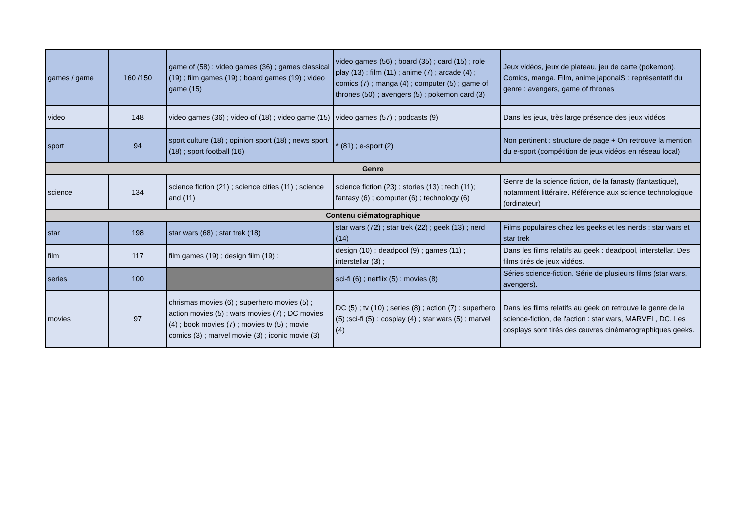| games / game | 160 /150 | game of (58) ; video games (36) ; games classical (19) ; film games (19) ; board games (19) ; video game (15) | video games (56) ; board (35) ; card (15) ; role play (13) ; film (11) ; anime (7) ; arcade (4) ; comics (7) ; manga (4) ; computer (5) ; game of thrones (50) ; avengers (5) ; pokemon card (3) | Jeux vidéos, jeux de plateau, jeu de carte (pokemon). Comics, manga. Film, anime japonaiS ; représentatif du genre : avengers, game of thrones |
| video | 148 | video games (36) ; video of (18) ; video game (15) | video games (57) ; podcasts (9) | Dans les jeux, très large présence des jeux vidéos |
| sport | 94 | sport culture (18) ; opinion sport (18) ; news sport (18) ; sport football (16) | * (81) ; e-sport (2) | Non pertinent : structure de page + On retrouve la mention du e-sport (compétition de jeux vidéos en réseau local) |
| Genre | | | | |
| science | 134 | science fiction (21) ; science cities (11) ; science and (11) | science fiction (23) ; stories (13) ; tech (11); fantasy (6) ; computer (6) ; technology (6) | Genre de la science fiction, de la fanasty (fantastique), notamment littéraire. Référence aux science technologique (ordinateur) |
| Contenu ciématographique | | | | |
| star | 198 | star wars (68) ; star trek (18) | star wars (72) ; star trek (22) ; geek (13) ; nerd (14) | Films populaires chez les geeks et les nerds : star wars et star trek |
| film | 117 | film games (19) ; design film (19) ; | design (10) ; deadpool (9) ; games (11) ; interstellar (3) ; | Dans les films relatifs au geek : deadpool, interstellar. Des films tirés de jeux vidéos. |
| series | 100 | | sci-fi (6) ; netflix (5) ; movies (8) | Séries science-fiction. Série de plusieurs films (star wars, avengers). |
| movies | 97 | chrismas movies (6) ; superhero movies (5) ; action movies (5) ; wars movies (7) ; DC movies (4) ; book movies (7) ; movies tv (5) ; movie comics (3) ; marvel movie (3) ; iconic movie (3) | DC (5) ; tv (10) ; series (8) ; action (7) ; superhero (5) ;sci-fi (5) ; cosplay (4) ; star wars (5) ; marvel (4) | Dans les films relatifs au geek on retrouve le genre de la science-fiction, de l'action : star wars, MARVEL, DC. Les cosplays sont tirés des œuvres cinématographiques geeks. |